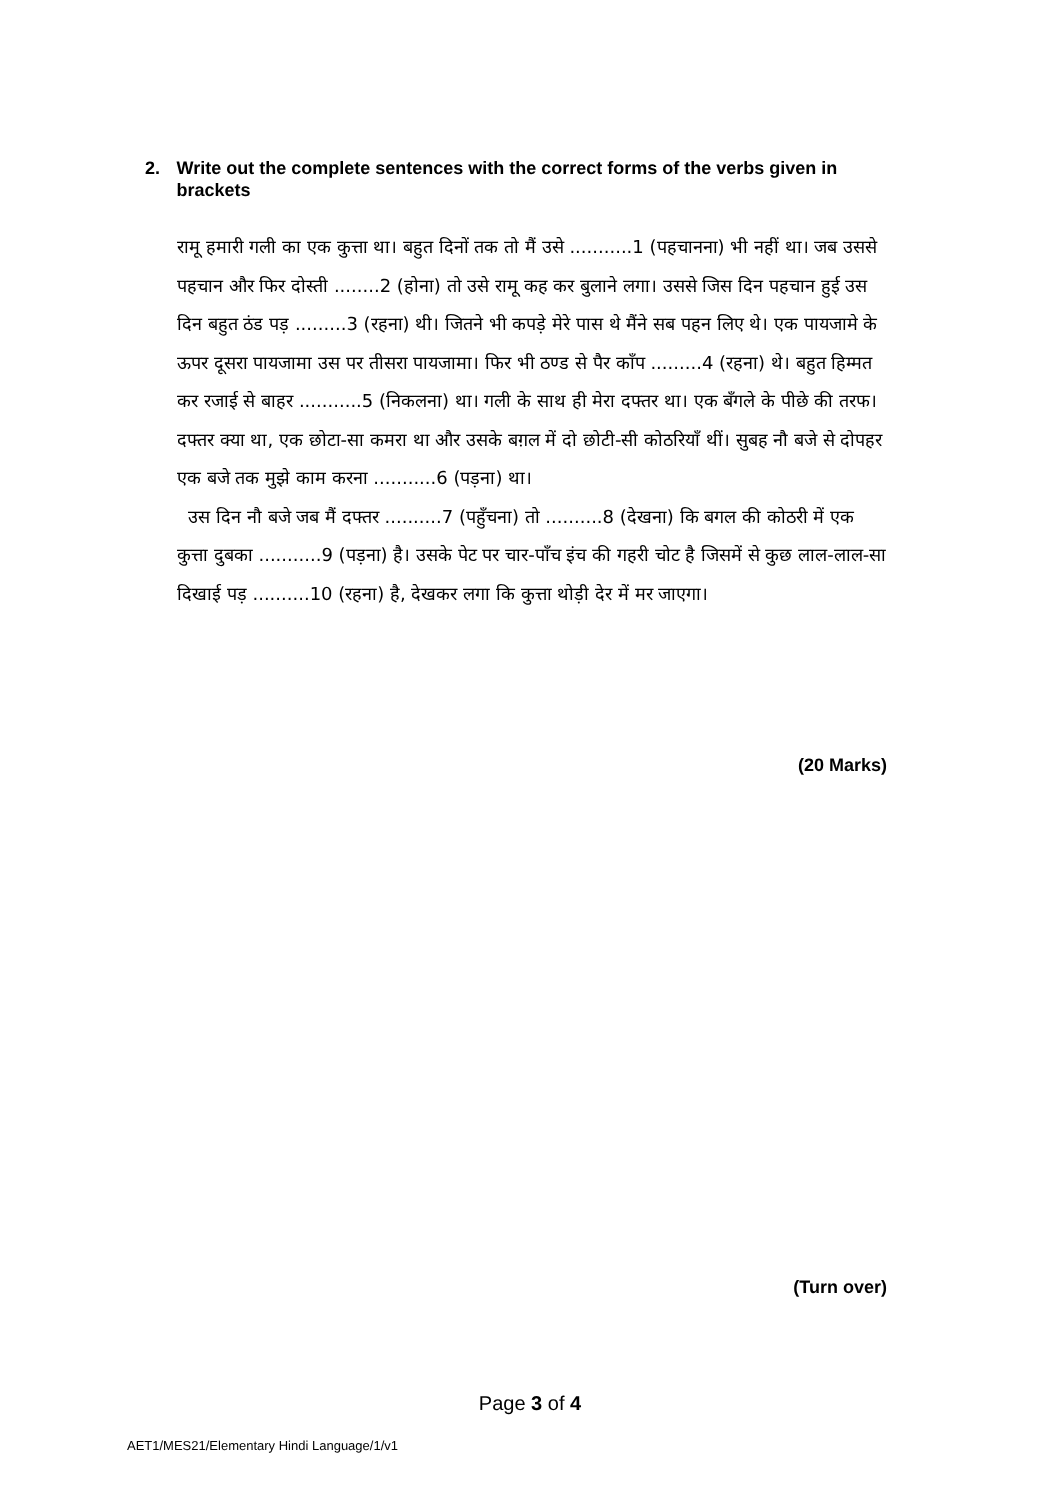2. Write out the complete sentences with the correct forms of the verbs given in brackets
रामू हमारी गली का एक कुत्ता था। बहुत दिनों तक तो मैं उसे ...........1 (पहचानना) भी नहीं था। जब उससे पहचान और फिर दोस्ती ........2 (होना) तो उसे रामू कह कर बुलाने लगा। उससे जिस दिन पहचान हुई उस दिन बहुत ठंड पड़ .........3 (रहना) थी। जितने भी कपड़े मेरे पास थे मैंने सब पहन लिए थे। एक पायजामे के ऊपर दूसरा पायजामा उस पर तीसरा पायजामा। फिर भी ठण्ड से पैर काँप .........4 (रहना) थे। बहुत हिम्मत कर रजाई से बाहर ...........5 (निकलना) था। गली के साथ ही मेरा दफ्तर था। एक बँगले के पीछे की तरफ। दफ्तर क्या था, एक छोटा-सा कमरा था और उसके बग़ल में दो छोटी-सी कोठरियाँ थीं। सुबह नौ बजे से दोपहर एक बजे तक मुझे काम करना ...........6 (पड़ना) था।
उस दिन नौ बजे जब मैं दफ्तर ..........7 (पहुँचना) तो ..........8 (देखना) कि बगल की कोठरी में एक कुत्ता दुबका ...........9 (पड़ना) है। उसके पेट पर चार-पाँच इंच की गहरी चोट है जिसमें से कुछ लाल-लाल-सा दिखाई पड़ ..........10 (रहना) है, देखकर लगा कि कुत्ता थोड़ी देर में मर जाएगा।
(20 Marks)
(Turn over)
Page 3 of 4
AET1/MES21/Elementary Hindi Language/1/v1